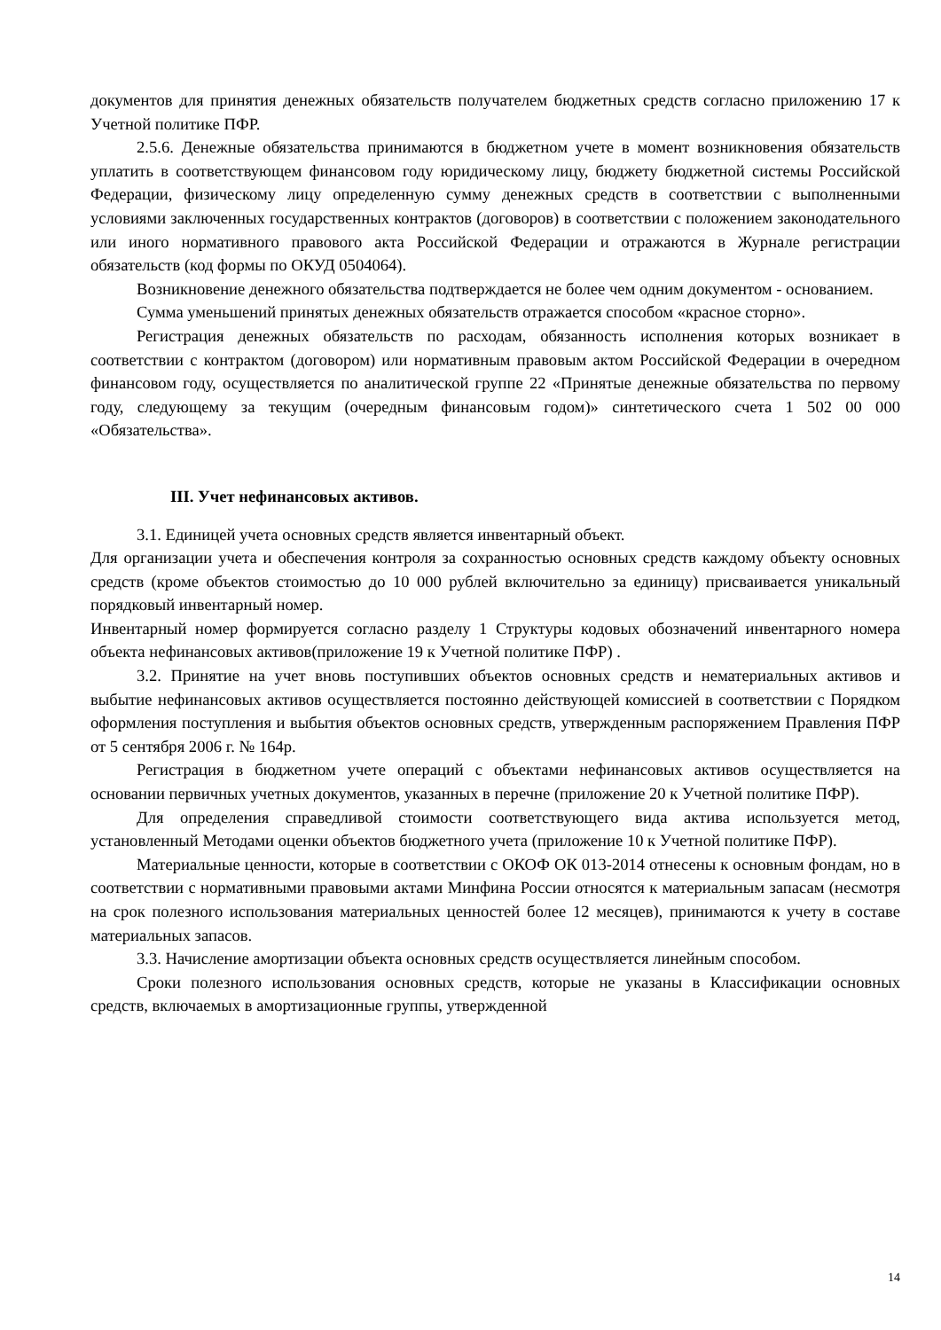документов для принятия денежных обязательств получателем бюджетных средств согласно приложению 17 к Учетной политике ПФР.
2.5.6. Денежные обязательства принимаются в бюджетном учете в момент возникновения обязательств уплатить в соответствующем финансовом году юридическому лицу, бюджету бюджетной системы Российской Федерации, физическому лицу определенную сумму денежных средств в соответствии с выполненными условиями заключенных государственных контрактов (договоров) в соответствии с положением законодательного или иного нормативного правового акта Российской Федерации и отражаются в Журнале регистрации обязательств (код формы по ОКУД 0504064).
Возникновение денежного обязательства подтверждается не более чем одним документом - основанием.
Сумма уменьшений принятых денежных обязательств отражается способом «красное сторно».
Регистрация денежных обязательств по расходам, обязанность исполнения которых возникает в соответствии с контрактом (договором) или нормативным правовым актом Российской Федерации в очередном финансовом году, осуществляется по аналитической группе 22 «Принятые денежные обязательства по первому году, следующему за текущим (очередным финансовым годом)» синтетического счета 1 502 00 000 «Обязательства».
III. Учет нефинансовых активов.
3.1. Единицей учета основных средств является инвентарный объект.
Для организации учета и обеспечения контроля за сохранностью основных средств каждому объекту основных средств (кроме объектов стоимостью до 10 000 рублей включительно за единицу) присваивается уникальный порядковый инвентарный номер.
Инвентарный номер формируется согласно разделу 1 Структуры кодовых обозначений инвентарного номера объекта нефинансовых активов(приложение 19 к Учетной политике ПФР) .
3.2. Принятие на учет вновь поступивших объектов основных средств и нематериальных активов и выбытие нефинансовых активов осуществляется постоянно действующей комиссией в соответствии с Порядком оформления поступления и выбытия объектов основных средств, утвержденным распоряжением Правления ПФР от 5 сентября 2006 г. № 164р.
Регистрация в бюджетном учете операций с объектами нефинансовых активов осуществляется на основании первичных учетных документов, указанных в перечне (приложение 20 к Учетной политике ПФР).
Для определения справедливой стоимости соответствующего вида актива используется метод, установленный Методами оценки объектов бюджетного учета (приложение 10 к Учетной политике ПФР).
Материальные ценности, которые в соответствии с ОКОФ ОК 013-2014 отнесены к основным фондам, но в соответствии с нормативными правовыми актами Минфина России относятся к материальным запасам (несмотря на срок полезного использования материальных ценностей более 12 месяцев), принимаются к учету в составе материальных запасов.
3.3. Начисление амортизации объекта основных средств осуществляется линейным способом.
Сроки полезного использования основных средств, которые не указаны в Классификации основных средств, включаемых в амортизационные группы, утвержденной
14